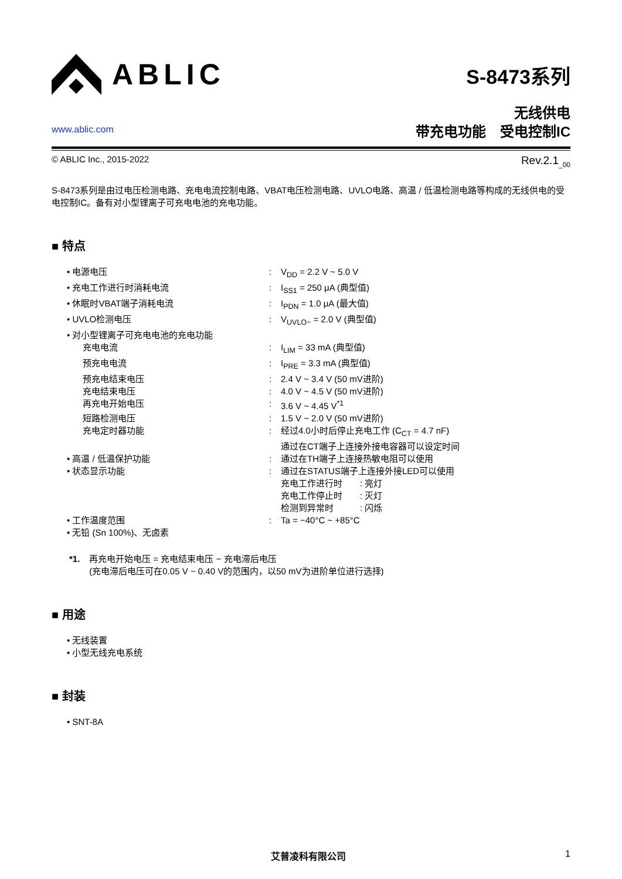ABLIC
www.ablic.com
S-8473系列
无线供电
带充电功能　受电控制IC
© ABLIC Inc., 2015-2022 Rev.2.1<sub>_00</sub>
S-8473系列是由过电压检测电路、充电电流控制电路、VBAT电压检测电路、UVLO电路、高温 / 低温检测电路等构成的无线供电的受电控制IC。备有对小型锂离子可充电电池的充电功能。
■ 特点
• 电源电压 : V<sub>DD</sub> = 2.2 V ~ 5.0 V
• 充电工作进行时消耗电流 : I<sub>SS1</sub> = 250 μA (典型值)
• 休眠时VBAT端子消耗电流 : I<sub>PDN</sub> = 1.0 μA (最大值)
• UVLO检测电压 : V<sub>UVLO−</sub> = 2.0 V (典型值)
• 对小型锂离子可充电电池的充电功能
充电电流 : I<sub>LIM</sub> = 33 mA (典型值)
预充电电流 : I<sub>PRE</sub> = 3.3 mA (典型值)
预充电结束电压 : 2.4 V ~ 3.4 V (50 mV进阶)
充电结束电压 : 4.0 V ~ 4.5 V (50 mV进阶)
再充电开始电压 : 3.6 V ~ 4.45 V<sup>*1</sup>
短路检测电压 : 1.5 V ~ 2.0 V (50 mV进阶)
充电定时器功能 : 经过4.0小时后停止充电工作 (C<sub>CT</sub> = 4.7 nF)
通过在CT端子上连接外接电容器可以设定时间
• 高温 / 低温保护功能 : 通过在TH端子上连接热敏电阻可以使用
• 状态显示功能 : 通过在STATUS端子上连接外接LED可以使用
充电工作进行时　　: 亮灯
充电工作停止时　　: 灭灯
检测到异常时　　　: 闪烁
• 工作温度范围 : Ta = −40°C ~ +85°C
• 无铅 (Sn 100%)、无卤素
*1. 再充电开始电压 = 充电结束电压 − 充电滞后电压
(充电滞后电压可在0.05 V ~ 0.40 V的范围内，以50 mV为进阶单位进行选择)
■ 用途
• 无线装置
• 小型无线充电系统
■ 封装
• SNT-8A
艾普凌科有限公司 1